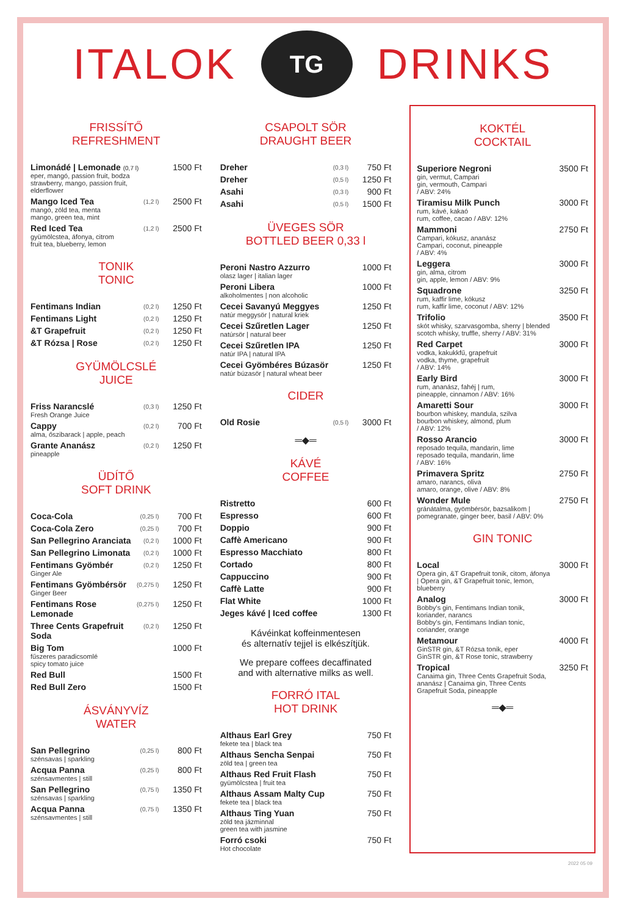ITALOK
TG
DRINKS
FRISSÍTŐ
REFRESHMENT
| Limonádé / Lemonade (0,7 l) eper, mangó, passion fruit, bodza strawberry, mango, passion fruit, elderflower | | 1500 Ft |
| Mango Iced Tea mangó, zöld tea, menta mango, green tea, mint | (1,2 l) | 2500 Ft |
| Red Iced Tea gyümölcstea, áfonya, citrom fruit tea, blueberry, lemon | (1,2 l) | 2500 Ft |
TONIK
TONIC
| Fentimans Indian | (0,2 l) | 1250 Ft |
| Fentimans Light | (0,2 l) | 1250 Ft |
| &T Grapefruit | (0,2 l) | 1250 Ft |
| &T Rózsa / Rose | (0,2 l) | 1250 Ft |
GYÜMÖLCSLÉ
JUICE
| Friss Narancslé Fresh Orange Juice | (0,3 l) | 1250 Ft |
| Cappy alma, őszibarack / apple, peach | (0,2 l) | 700 Ft |
| Grante Ananász pineapple | (0,2 l) | 1250 Ft |
ÜDÍTŐ
SOFT DRINK
| Coca-Cola | (0,25 l) | 700 Ft |
| Coca-Cola Zero | (0,25 l) | 700 Ft |
| San Pellegrino Aranciata | (0,2 l) | 1000 Ft |
| San Pellegrino Limonata | (0,2 l) | 1000 Ft |
| Fentimans Gyömbér Ginger Ale | (0,2 l) | 1250 Ft |
| Fentimans Gyömbérsör Ginger Beer | (0,275 l) | 1250 Ft |
| Fentimans Rose Lemonade | (0,275 l) | 1250 Ft |
| Three Cents Grapefruit Soda | (0,2 l) | 1250 Ft |
| Big Tom fűszeres paradicsomlé spicy tomato juice | | 1000 Ft |
| Red Bull | | 1500 Ft |
| Red Bull Zero | | 1500 Ft |
ÁSVÁNYVÍZ
WATER
| San Pellegrino szénsavas / sparkling | (0,25 l) | 800 Ft |
| Acqua Panna szénsavmentes / still | (0,25 l) | 800 Ft |
| San Pellegrino szénsavas / sparkling | (0,75 l) | 1350 Ft |
| Acqua Panna szénsavmentes / still | (0,75 l) | 1350 Ft |
CSAPOLT SÖR
DRAUGHT BEER
| Dreher | (0,3 l) | 750 Ft |
| Dreher | (0,5 l) | 1250 Ft |
| Asahi | (0,3 l) | 900 Ft |
| Asahi | (0,5 l) | 1500 Ft |
ÜVEGES SÖR
BOTTLED BEER 0,33 l
| Peroni Nastro Azzurro olasz lager / italian lager | 1000 Ft |
| Peroni Libera alkoholmentes / non alcoholic | 1000 Ft |
| Cecei Savanyú Meggyes natúr meggysör / natural kriek | 1250 Ft |
| Cecei Szűretlen Lager natúrsör / natural beer | 1250 Ft |
| Cecei Szűretlen IPA natúr IPA / natural IPA | 1250 Ft |
| Cecei Gyömbéres Búzasör natúr búzasör / natural wheat beer | 1250 Ft |
CIDER
| Old Rosie | (0,5 l) | 3000 Ft |
═◆═
KÁVÉ
COFFEE
| Ristretto | 600 Ft |
| Espresso | 600 Ft |
| Doppio | 900 Ft |
| Caffè Americano | 900 Ft |
| Espresso Macchiato | 800 Ft |
| Cortado | 800 Ft |
| Cappuccino | 900 Ft |
| Caffè Latte | 900 Ft |
| Flat White | 1000 Ft |
| Jeges kávé / Iced coffee | 1300 Ft |
Kávéinkat koffeinmentesen
és alternatív tejjel is elkészítjük.
We prepare coffees decaffinated
and with alternative milks as well.
FORRÓ ITAL
HOT DRINK
| Althaus Earl Grey fekete tea / black tea | 750 Ft |
| Althaus Sencha Senpai zöld tea / green tea | 750 Ft |
| Althaus Red Fruit Flash gyümölcstea / fruit tea | 750 Ft |
| Althaus Assam Malty Cup fekete tea / black tea | 750 Ft |
| Althaus Ting Yuan zöld tea jázminnal green tea with jasmine | 750 Ft |
| Forró csoki Hot chocolate | 750 Ft |
KOKTÉL
COCKTAIL
| Superiore Negroni gin, vermut, Campari gin, vermouth, Campari / ABV: 24% | 3500 Ft |
| Tiramisu Milk Punch rum, kávé, kakaó rum, coffee, cacao / ABV: 12% | 3000 Ft |
| Mammoni Campari, kókusz, ananász Campari, coconut, pineapple / ABV: 4% | 2750 Ft |
| Leggera gin, alma, citrom gin, apple, lemon / ABV: 9% | 3000 Ft |
| Squadrone rum, kaffir lime, kókusz rum, kaffir lime, coconut / ABV: 12% | 3250 Ft |
| Trifolio skót whisky, szarvasgomba, sherry / blended scotch whisky, truffle, sherry / ABV: 31% | 3500 Ft |
| Red Carpet vodka, kakukkfű, grapefruit vodka, thyme, grapefruit / ABV: 14% | 3000 Ft |
| Early Bird rum, ananász, fahéj / rum, pineapple, cinnamon / ABV: 16% | 3000 Ft |
| Amaretti Sour bourbon whiskey, mandula, szilva bourbon whiskey, almond, plum / ABV: 12% | 3000 Ft |
| Rosso Arancio reposado tequila, mandarin, lime reposado tequila, mandarin, lime / ABV: 16% | 3000 Ft |
| Primavera Spritz amaro, narancs, oliva amaro, orange, olive / ABV: 8% | 2750 Ft |
| Wonder Mule gránátalma, gyömbérsör, bazsalikom / pomegranate, ginger beer, basil / ABV: 0% | 2750 Ft |
GIN TONIC
| Local Opera gin, &T Grapefruit tonik, citom, áfonya / Opera gin, &T Grapefruit tonic, lemon, blueberry | 3000 Ft |
| Analog Bobby's gin, Fentimans Indian tonik, koriander, narancs Bobby's gin, Fentimans Indian tonic, coriander, orange | 3000 Ft |
| Metamour GinSTR gin, &T Rózsa tonik, eper GinSTR gin, &T Rose tonic, strawberry | 4000 Ft |
| Tropical Canaima gin, Three Cents Grapefruit Soda, ananász / Canaima gin, Three Cents Grapefruit Soda, pineapple | 3250 Ft |
═◆═
2022 05 09